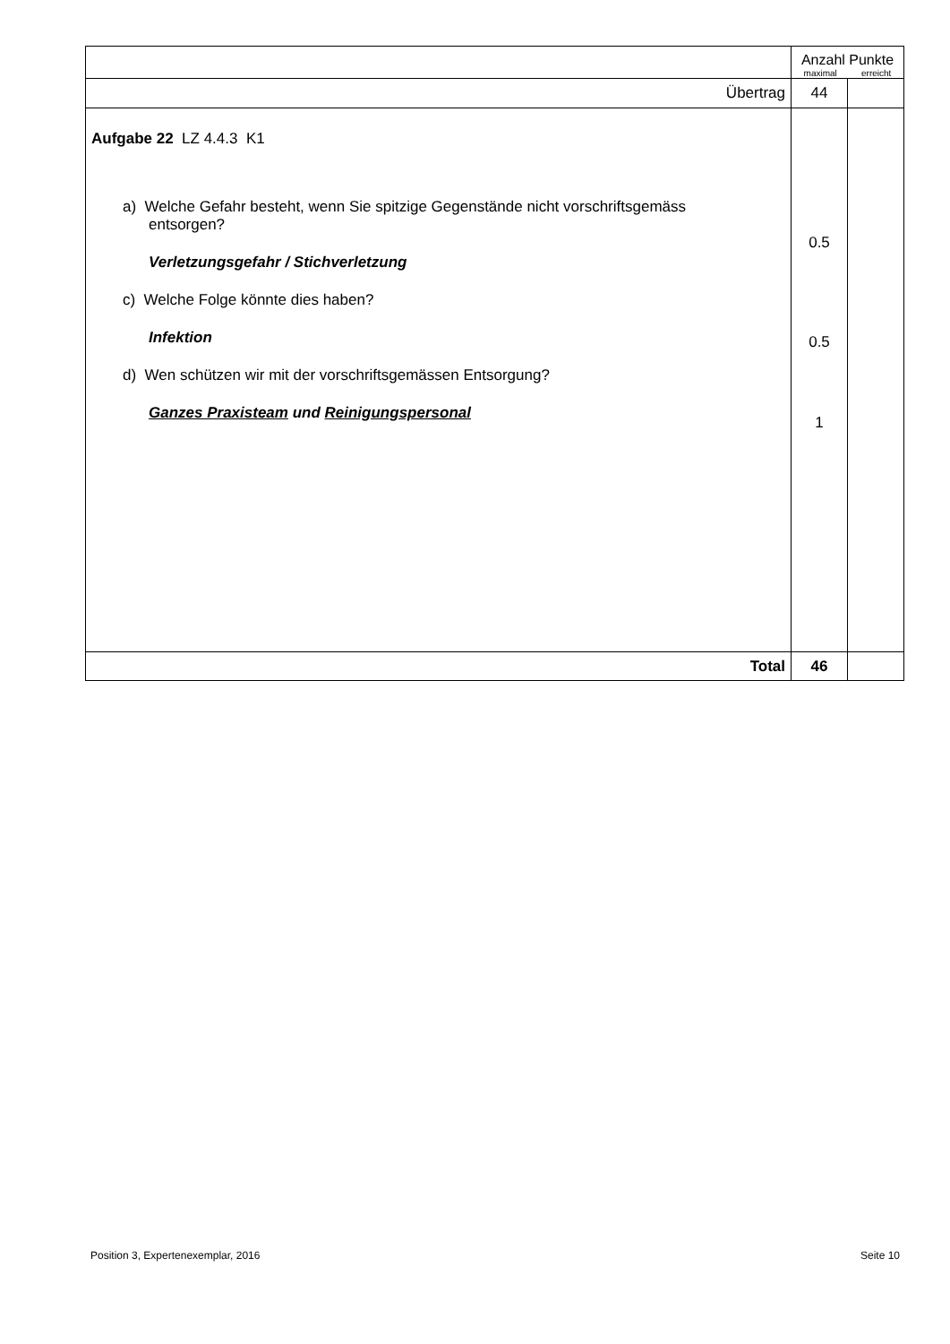| | Anzahl Punkte maximal erreicht | |
| Übertrag | 44 | |
| Aufgabe 22 LZ 4.4.3 K1 a) Welche Gefahr besteht, wenn Sie spitzige Gegenstände nicht vorschriftsgemäss entsorgen? Verletzungsgefahr / Stichverletzung c) Welche Folge könnte dies haben? Infektion d) Wen schützen wir mit der vorschriftsgemässen Entsorgung? Ganzes Praxisteam und Reinigungspersonal | 0.5 0.5 1 | |
| Total | 46 | |
Position 3, Expertenexemplar, 2016 Seite 10